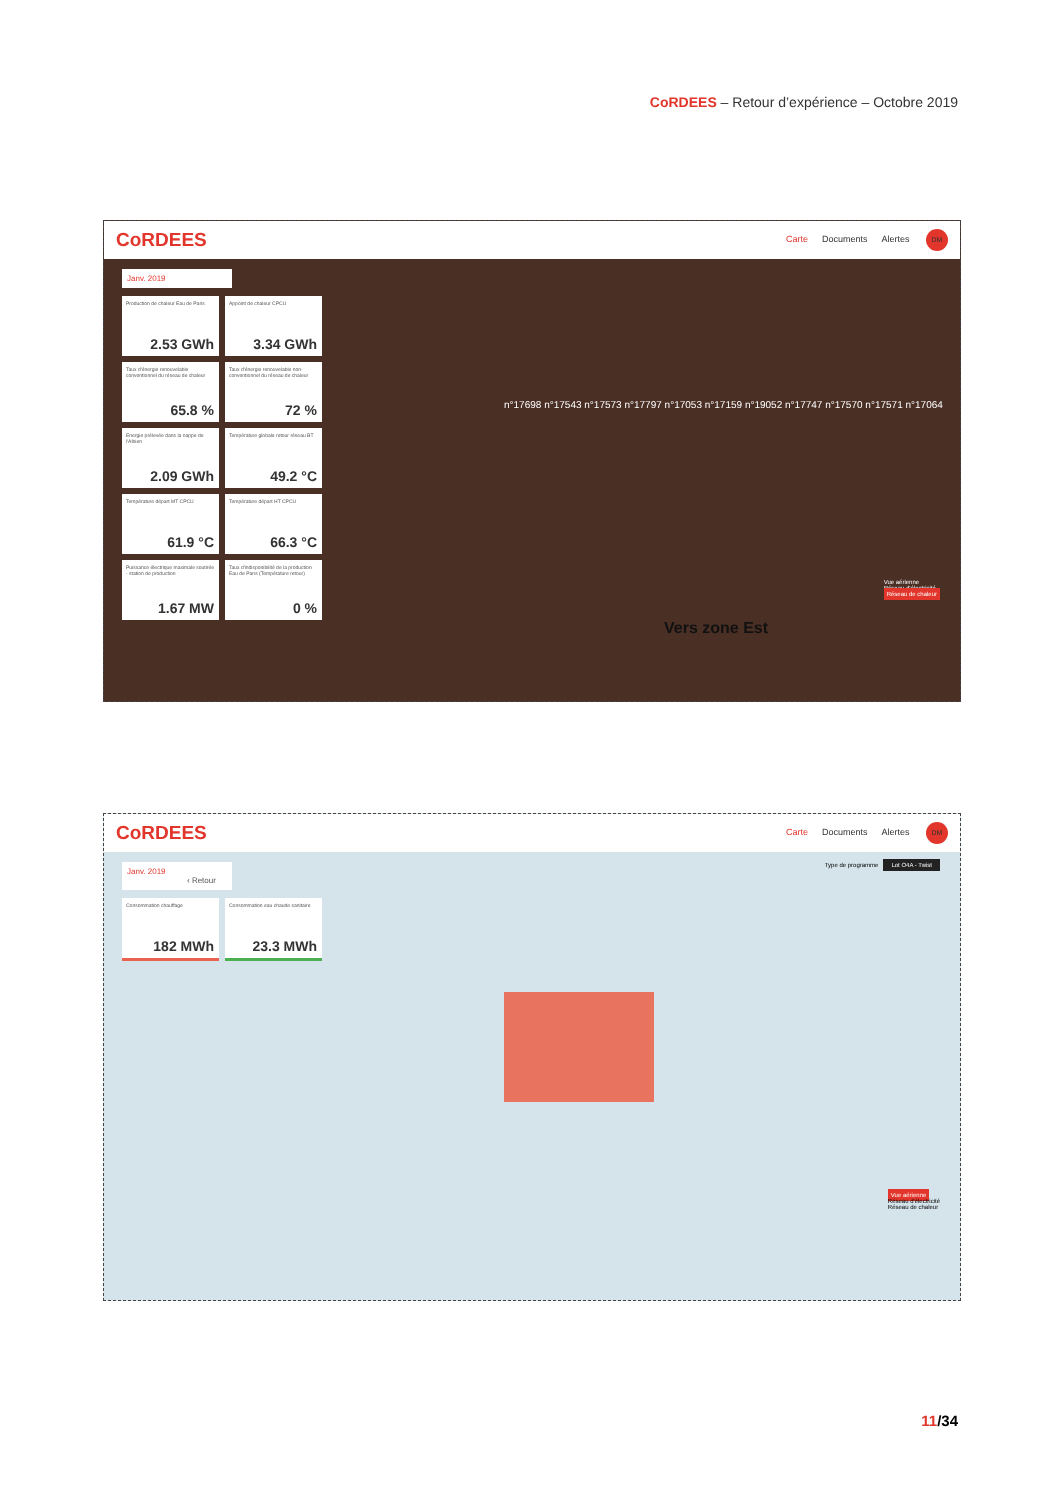CoRDEES – Retour d’expérience – Octobre 2019
CoRDEES Carte Documents Alertes DM
Janv. 2019
Production de chaleur Eau de Paris
2.53 GWh
Appoint de chaleur CPCU
3.34 GWh
Taux d'énergie renouvelable conventionnel du réseau de chaleur
65.8 %
Taux d'énergie renouvelable non-conventionnel du réseau de chaleur
72 %
Energie prélevée dans la nappe de l'Albien
2.09 GWh
Température globale retour réseau BT
49.2 °C
Température départ MT CPCU
61.9 °C
Température départ HT CPCU
66.3 °C
Puissance électrique maximale soutirée - station de production
1.67 MW
Taux d'indisponibilité de la production Eau de Paris (Température retour)
0 %
n°17698 n°17543 n°17573 n°17797 n°17053 n°17159 n°19052 n°17747 n°17570 n°17571 n°17064
Vers zone Est
Vue aérienne
Réseau d'électricité
Réseau de chaleur
CoRDEES Carte Documents Alertes DM
Janv. 2019 ‹ Retour
Consommation chauffage
182 MWh
Consommation eau chaude sanitaire
23.3 MWh
Type de programme Lot O4A - Twist
Vue aérienne
Réseau d'électricité
Réseau de chaleur
11/34